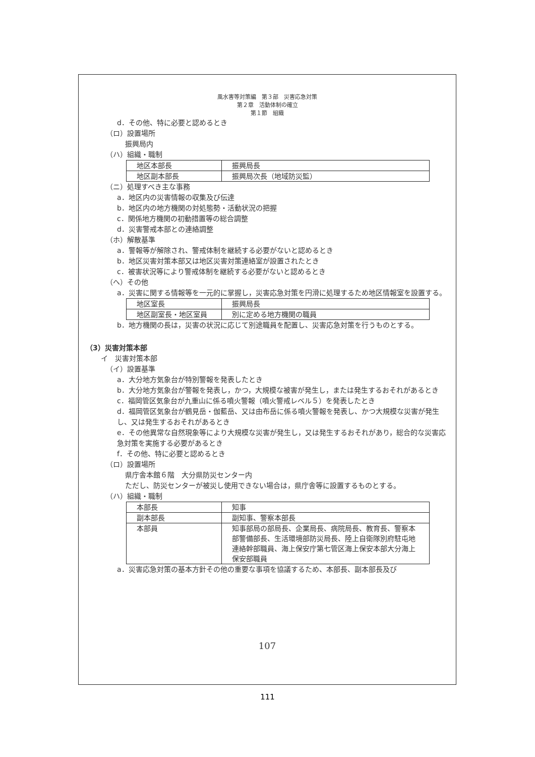風水害等対策編　第３部　災害応急対策
第２章　活動体制の確立
第１節　組織
d．その他、特に必要と認めるとき
（ロ）設置場所
振興局内
（ハ）組織・職制
| 地区本部長 | 振興局長 |
| 地区副本部長 | 振興局次長（地域防災監） |
（ニ）処理すべき主な事務
a．地区内の災害情報の収集及び伝達
b．地区内の地方機関の対処態勢・活動状況の把握
c．関係地方機関の初動措置等の総合調整
d．災害警戒本部との連絡調整
（ホ）解散基準
a．警報等が解除され、警戒体制を継続する必要がないと認めるとき
b．地区災害対策本部又は地区災害対策連絡室が設置されたとき
c．被害状況等により警戒体制を継続する必要がないと認めるとき
（へ）その他
a．災害に関する情報等を一元的に掌握し，災害応急対策を円滑に処理するため地区情報室を設置する。
| 地区室長 | 振興局長 |
| 地区副室長・地区室員 | 別に定める地方機関の職員 |
b．地方機関の長は，災害の状況に応じて別途職員を配置し、災害応急対策を行うものとする。
（3）災害対策本部
イ　災害対策本部
（イ）設置基準
a．大分地方気象台が特別警報を発表したとき
b．大分地方気象台が警報を発表し，かつ，大規模な被害が発生し，または発生するおそれがあるとき
c．福岡管区気象台が九重山に係る噴火警報（噴火警戒レベル５）を発表したとき
d．福岡管区気象台が鶴見岳・伽藍岳、又は由布岳に係る噴火警報を発表し、かつ大規模な災害が発生し、又は発生するおそれがあるとき
e．その他異常な自然現象等により大規模な災害が発生し，又は発生するおそれがあり，総合的な災害応急対策を実施する必要があるとき
f．その他、特に必要と認めるとき
（ロ）設置場所
県庁舎本館６階　大分県防災センター内
ただし、防災センターが被災し使用できない場合は，県庁舎等に設置するものとする。
（ハ）組織・職制
| 本部長 | 知事 |
| 副本部長 | 副知事、警察本部長 |
| 本部員 | 知事部局の部局長、企業局長、病院局長、教育長、警察本部警備部長、生活環境部防災局長、陸上自衛隊別府駐屯地連絡幹部職員、海上保安庁第七管区海上保安本部大分海上保安部職員 |
a．災害応急対策の基本方針その他の重要な事項を協議するため、本部長、副本部長及び
107
111